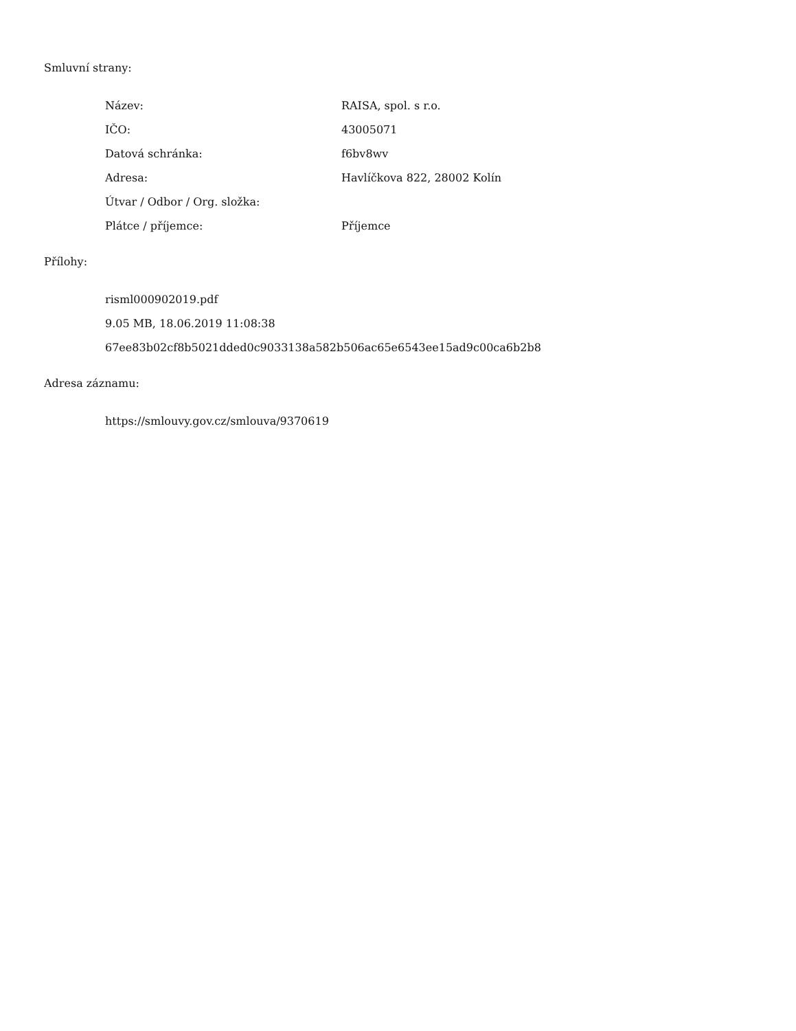Smluvní strany:
| Název: | RAISA, spol. s r.o. |
| IČO: | 43005071 |
| Datová schránka: | f6bv8wv |
| Adresa: | Havlíčkova 822, 28002 Kolín |
| Útvar / Odbor / Org. složka: | |
| Plátce / příjemce: | Příjemce |
Přílohy:
risml000902019.pdf
9.05 MB, 18.06.2019 11:08:38
67ee83b02cf8b5021dded0c9033138a582b506ac65e6543ee15ad9c00ca6b2b8
Adresa záznamu:
https://smlouvy.gov.cz/smlouva/9370619